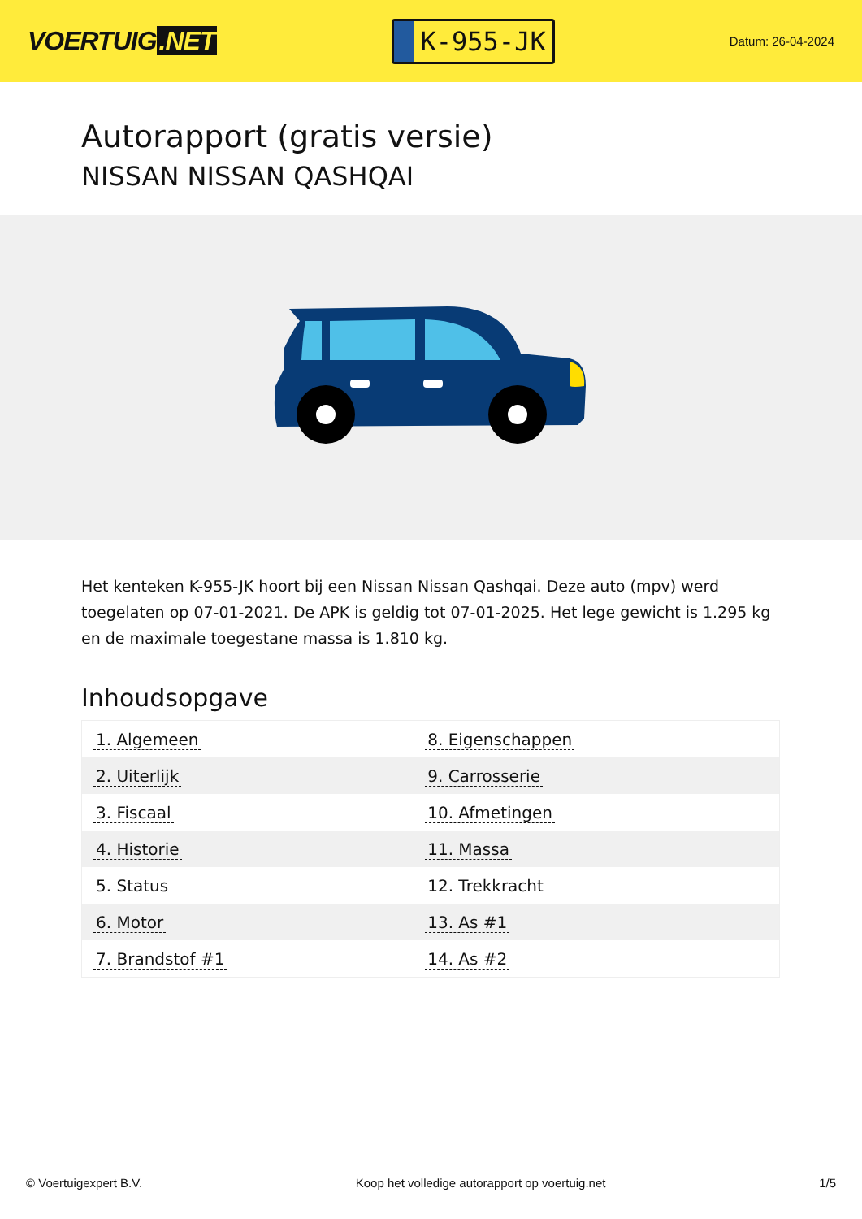VOERTUIG.NET
K-955-JK
Datum: 26-04-2024
Autorapport (gratis versie)
NISSAN NISSAN QASHQAI
Het kenteken K-955-JK hoort bij een Nissan Nissan Qashqai. Deze auto (mpv) werd toegelaten op 07-01-2021. De APK is geldig tot 07-01-2025. Het lege gewicht is 1.295 kg en de maximale toegestane massa is 1.810 kg.
Inhoudsopgave
| 1. Algemeen | 8. Eigenschappen |
| 2. Uiterlijk | 9. Carrosserie |
| 3. Fiscaal | 10. Afmetingen |
| 4. Historie | 11. Massa |
| 5. Status | 12. Trekkracht |
| 6. Motor | 13. As #1 |
| 7. Brandstof #1 | 14. As #2 |
© Voertuigexpert B.V. Koop het volledige autorapport op voertuig.net 1/5